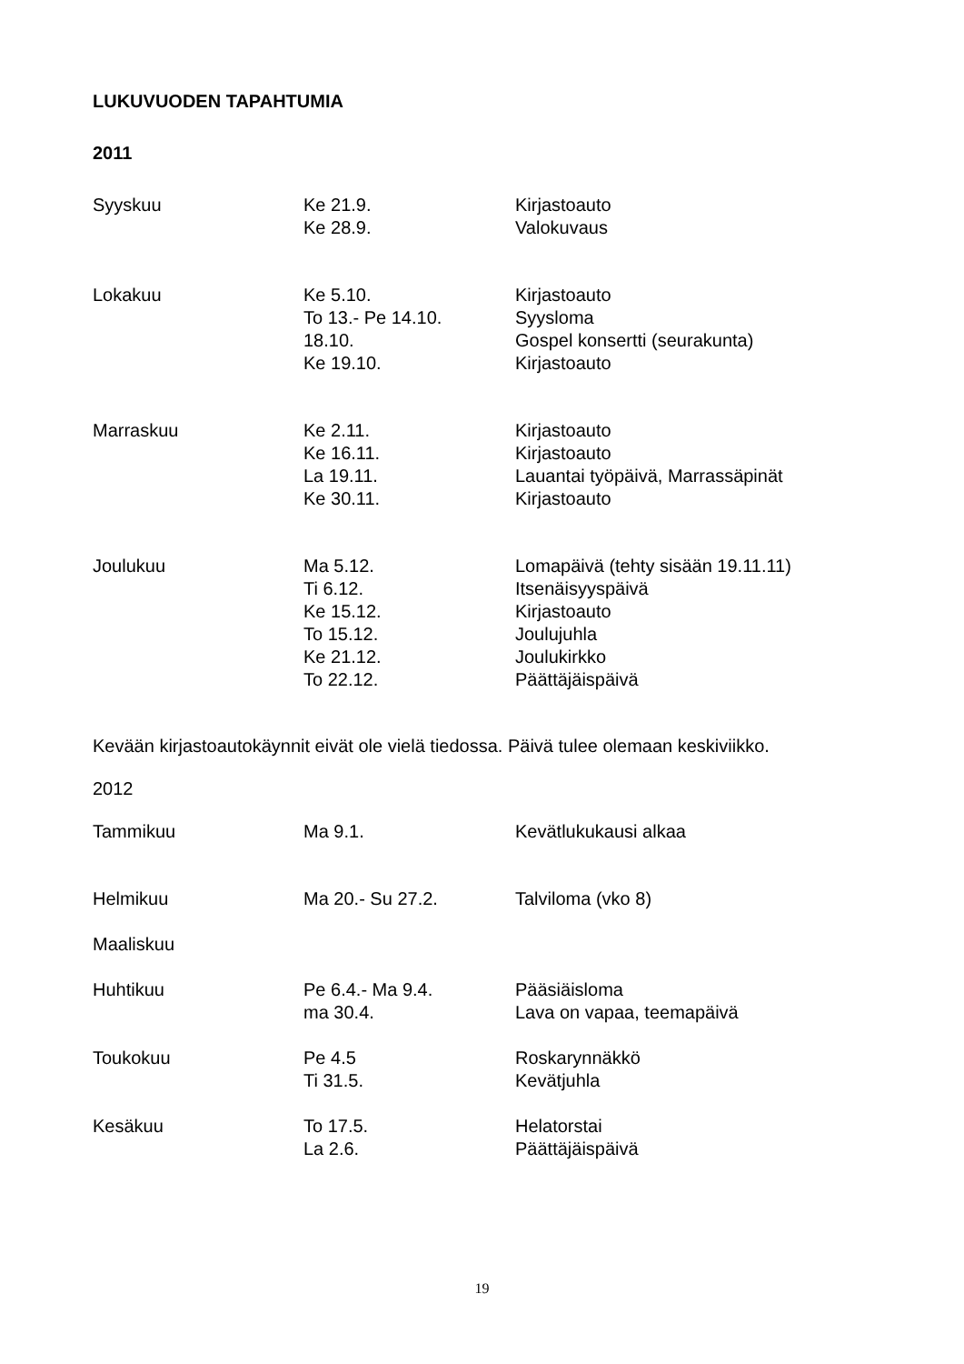LUKUVUODEN TAPAHTUMIA
2011
| Syyskuu | Ke 21.9. | Kirjastoauto |
| | Ke 28.9. | Valokuvaus |
| Lokakuu | Ke 5.10. | Kirjastoauto |
| | To 13.- Pe 14.10. | Syysloma |
| | 18.10. | Gospel konsertti (seurakunta) |
| | Ke 19.10. | Kirjastoauto |
| Marraskuu | Ke 2.11. | Kirjastoauto |
| | Ke 16.11. | Kirjastoauto |
| | La 19.11. | Lauantai työpäivä, Marrassäpinät |
| | Ke 30.11. | Kirjastoauto |
| Joulukuu | Ma 5.12. | Lomapäivä (tehty sisään 19.11.11) |
| | Ti 6.12. | Itsenäisyyspäivä |
| | Ke 15.12. | Kirjastoauto |
| | To 15.12. | Joulujuhla |
| | Ke 21.12. | Joulukirkko |
| | To 22.12. | Päättäjäispäivä |
Kevään kirjastoautokäynnit eivät ole vielä tiedossa. Päivä tulee olemaan keskiviikko.
2012
| Tammikuu | Ma 9.1. | Kevätlukukausi alkaa |
| Helmikuu | Ma 20.- Su 27.2. | Talviloma (vko 8) |
| Maaliskuu | | |
| Huhtikuu | Pe 6.4.- Ma 9.4. | Pääsiäisloma |
| | ma 30.4. | Lava on vapaa, teemapäivä |
| Toukokuu | Pe 4.5 | Roskarynnäkkö |
| | Ti 31.5. | Kevätjuhla |
| Kesäkuu | To 17.5. | Helatorstai |
| | La 2.6. | Päättäjäispäivä |
19